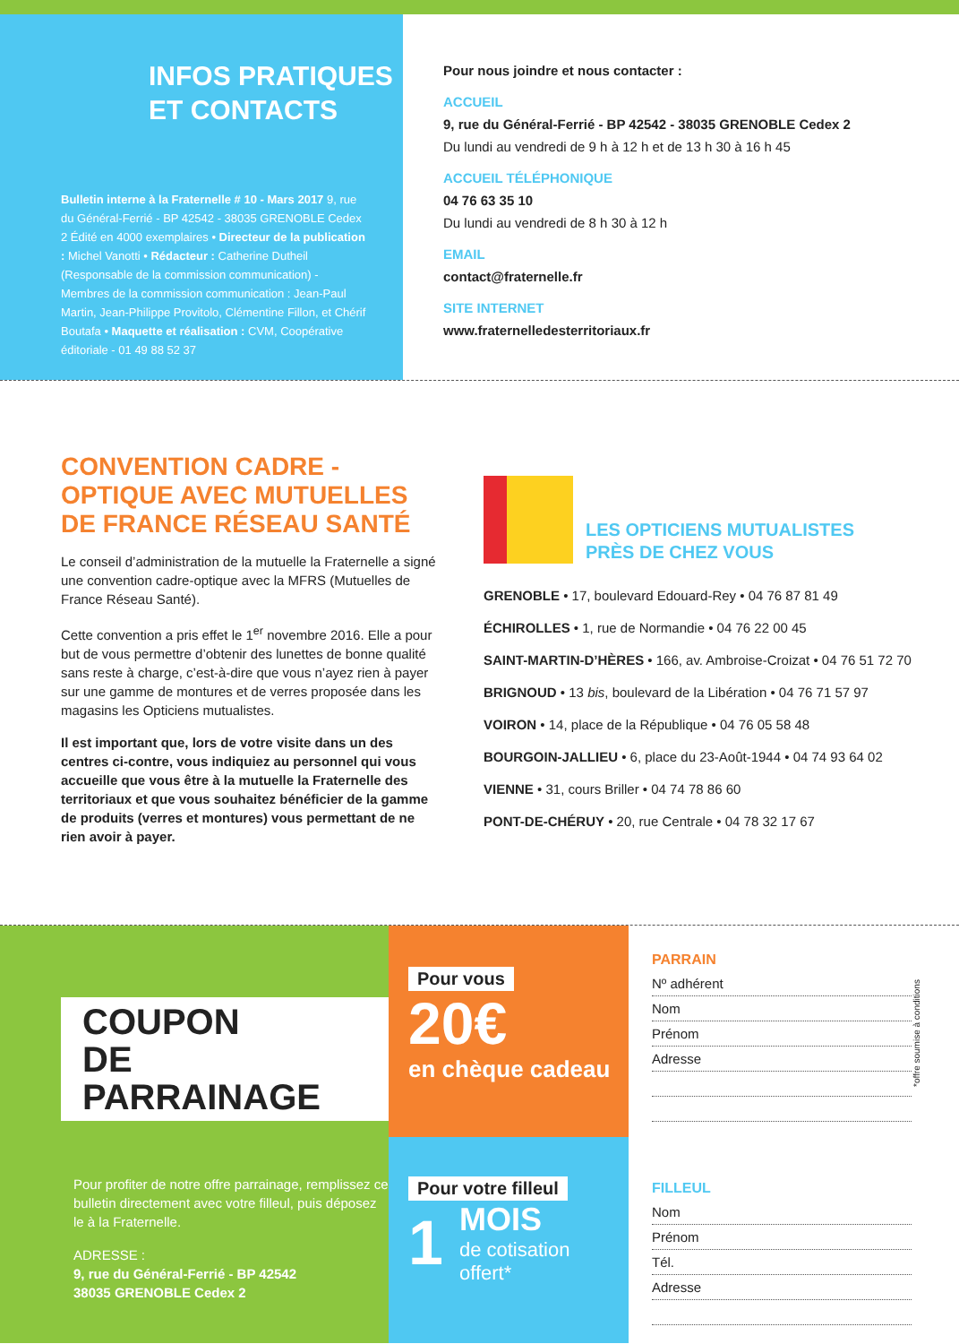INFOS PRATIQUES
ET CONTACTS
Bulletin interne à la Fraternelle # 10 - Mars 2017 9, rue du Général-Ferrié - BP 42542 - 38035 GRENOBLE Cedex 2 Édité en 4000 exemplaires • Directeur de la publication : Michel Vanotti • Rédacteur : Catherine Dutheil (Responsable de la commission communication) - Membres de la commission communication : Jean-Paul Martin, Jean-Philippe Provitolo, Clémentine Fillon, et Chérif Boutafa • Maquette et réalisation : CVM, Coopérative éditoriale - 01 49 88 52 37
Pour nous joindre et nous contacter :
ACCUEIL
9, rue du Général-Ferrié - BP 42542 - 38035 GRENOBLE Cedex 2
Du lundi au vendredi de 9 h à 12 h et de 13 h 30 à 16 h 45
ACCUEIL TÉLÉPHONIQUE
04 76 63 35 10
Du lundi au vendredi de 8 h 30 à 12 h
EMAIL
contact@fraternelle.fr
SITE INTERNET
www.fraternelledesterritoriaux.fr
CONVENTION CADRE - OPTIQUE AVEC MUTUELLES DE FRANCE RÉSEAU SANTÉ
Le conseil d’administration de la mutuelle la Fraternelle a signé une convention cadre-optique avec la MFRS (Mutuelles de France Réseau Santé).
Cette convention a pris effet le 1<sup>er</sup> novembre 2016. Elle a pour but de vous permettre d’obtenir des lunettes de bonne qualité sans reste à charge, c’est-à-dire que vous n’ayez rien à payer sur une gamme de montures et de verres proposée dans les magasins les Opticiens mutualistes.
Il est important que, lors de votre visite dans un des centres ci-contre, vous indiquiez au personnel qui vous accueille que vous être à la mutuelle la Fraternelle des territoriaux et que vous souhaitez bénéficier de la gamme de produits (verres et montures) vous permettant de ne rien avoir à payer.
LES OPTICIENS MUTUALISTES
PRÈS DE CHEZ VOUS
GRENOBLE • 17, boulevard Edouard-Rey • 04 76 87 81 49
ÉCHIROLLES • 1, rue de Normandie • 04 76 22 00 45
SAINT-MARTIN-D’HÈRES • 166, av. Ambroise-Croizat • 04 76 51 72 70
BRIGNOUD • 13 bis, boulevard de la Libération • 04 76 71 57 97
VOIRON • 14, place de la République • 04 76 05 58 48
BOURGOIN-JALLIEU • 6, place du 23-Août-1944 • 04 74 93 64 02
VIENNE • 31, cours Briller • 04 74 78 86 60
PONT-DE-CHÉRUY • 20, rue Centrale • 04 78 32 17 67
COUPON
DE PARRAINAGE
Pour profiter de notre offre parrainage, remplissez ce bulletin directement avec votre filleul, puis déposez le à la Fraternelle.
ADRESSE :
9, rue du Général-Ferrié - BP 42542
38035 GRENOBLE Cedex 2
Pour vous
20€
en chèque cadeau
Pour votre filleul
1
MOIS
de cotisation
offert*
PARRAIN
Nº adhérent
Nom
Prénom
Adresse
FILLEUL
Nom
Prénom
Tél.
Adresse
*offre soumise à conditions